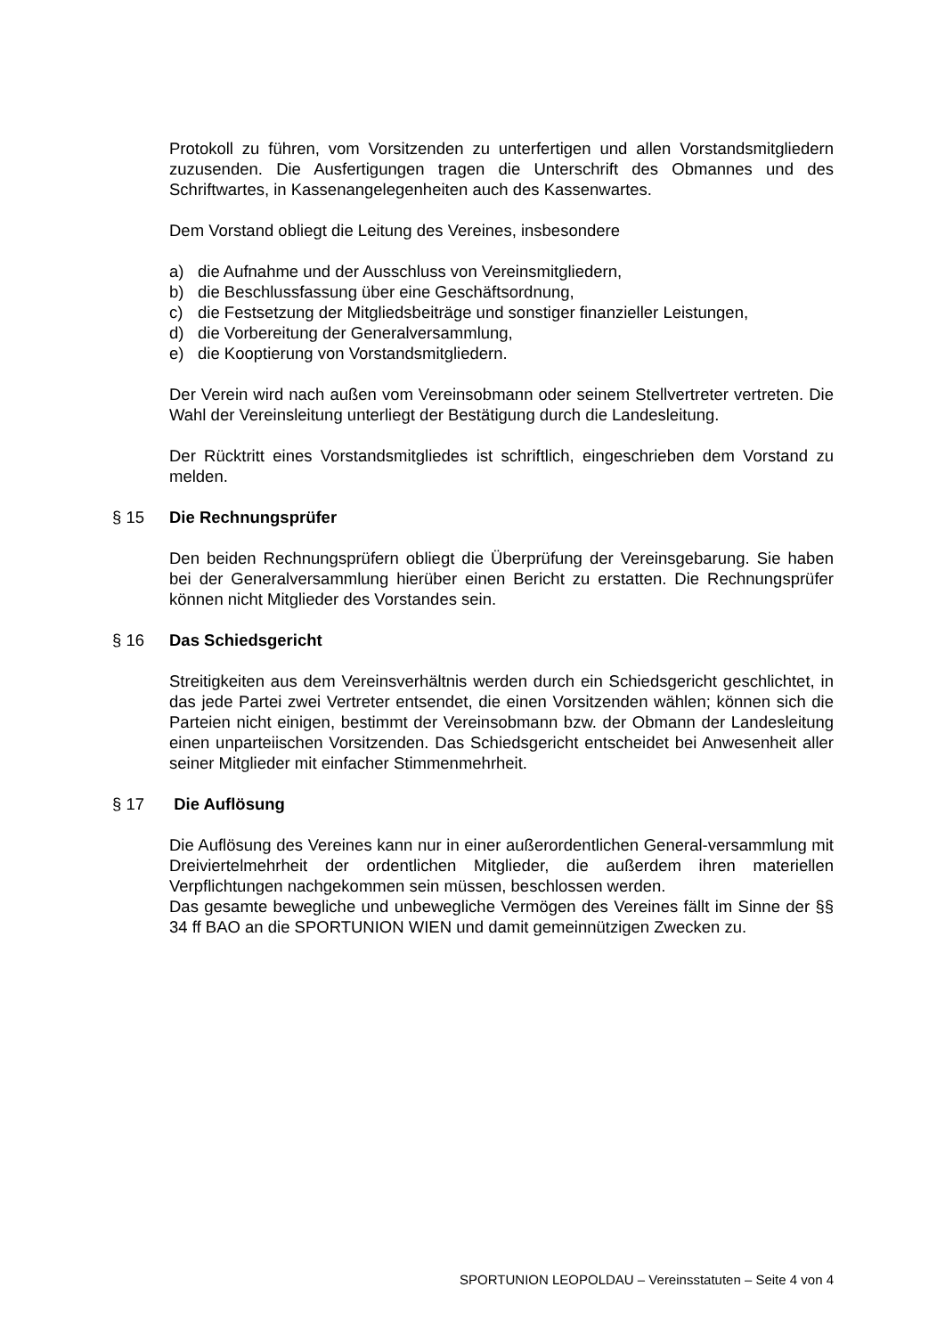Protokoll zu führen, vom Vorsitzenden zu unterfertigen und allen Vorstandsmitgliedern zuzusenden. Die Ausfertigungen tragen die Unterschrift des Obmannes und des Schriftwartes, in Kassenangelegenheiten auch des Kassenwartes.
Dem Vorstand obliegt die Leitung des Vereines, insbesondere
a) die Aufnahme und der Ausschluss von Vereinsmitgliedern,
b) die Beschlussfassung über eine Geschäftsordnung,
c) die Festsetzung der Mitgliedsbeiträge und sonstiger finanzieller Leistungen,
d) die Vorbereitung der Generalversammlung,
e) die Kooptierung von Vorstandsmitgliedern.
Der Verein wird nach außen vom Vereinsobmann oder seinem Stellvertreter vertreten. Die Wahl der Vereinsleitung unterliegt der Bestätigung durch die Landesleitung.
Der Rücktritt eines Vorstandsmitgliedes ist schriftlich, eingeschrieben dem Vorstand zu melden.
§ 15 Die Rechnungsprüfer
Den beiden Rechnungsprüfern obliegt die Überprüfung der Vereinsgebarung. Sie haben bei der Generalversammlung hierüber einen Bericht zu erstatten. Die Rechnungsprüfer können nicht Mitglieder des Vorstandes sein.
§ 16 Das Schiedsgericht
Streitigkeiten aus dem Vereinsverhältnis werden durch ein Schiedsgericht geschlichtet, in das jede Partei zwei Vertreter entsendet, die einen Vorsitzenden wählen; können sich die Parteien nicht einigen, bestimmt der Vereinsobmann bzw. der Obmann der Landesleitung einen unparteiischen Vorsitzenden. Das Schiedsgericht entscheidet bei Anwesenheit aller seiner Mitglieder mit einfacher Stimmenmehrheit.
§ 17 Die Auflösung
Die Auflösung des Vereines kann nur in einer außerordentlichen General-versammlung mit Dreiviertelmehrheit der ordentlichen Mitglieder, die außerdem ihren materiellen Verpflichtungen nachgekommen sein müssen, beschlossen werden.
Das gesamte bewegliche und unbewegliche Vermögen des Vereines fällt im Sinne der §§ 34 ff BAO an die SPORTUNION WIEN und damit gemeinnützigen Zwecken zu.
SPORTUNION LEOPOLDAU – Vereinsstatuten – Seite 4 von 4